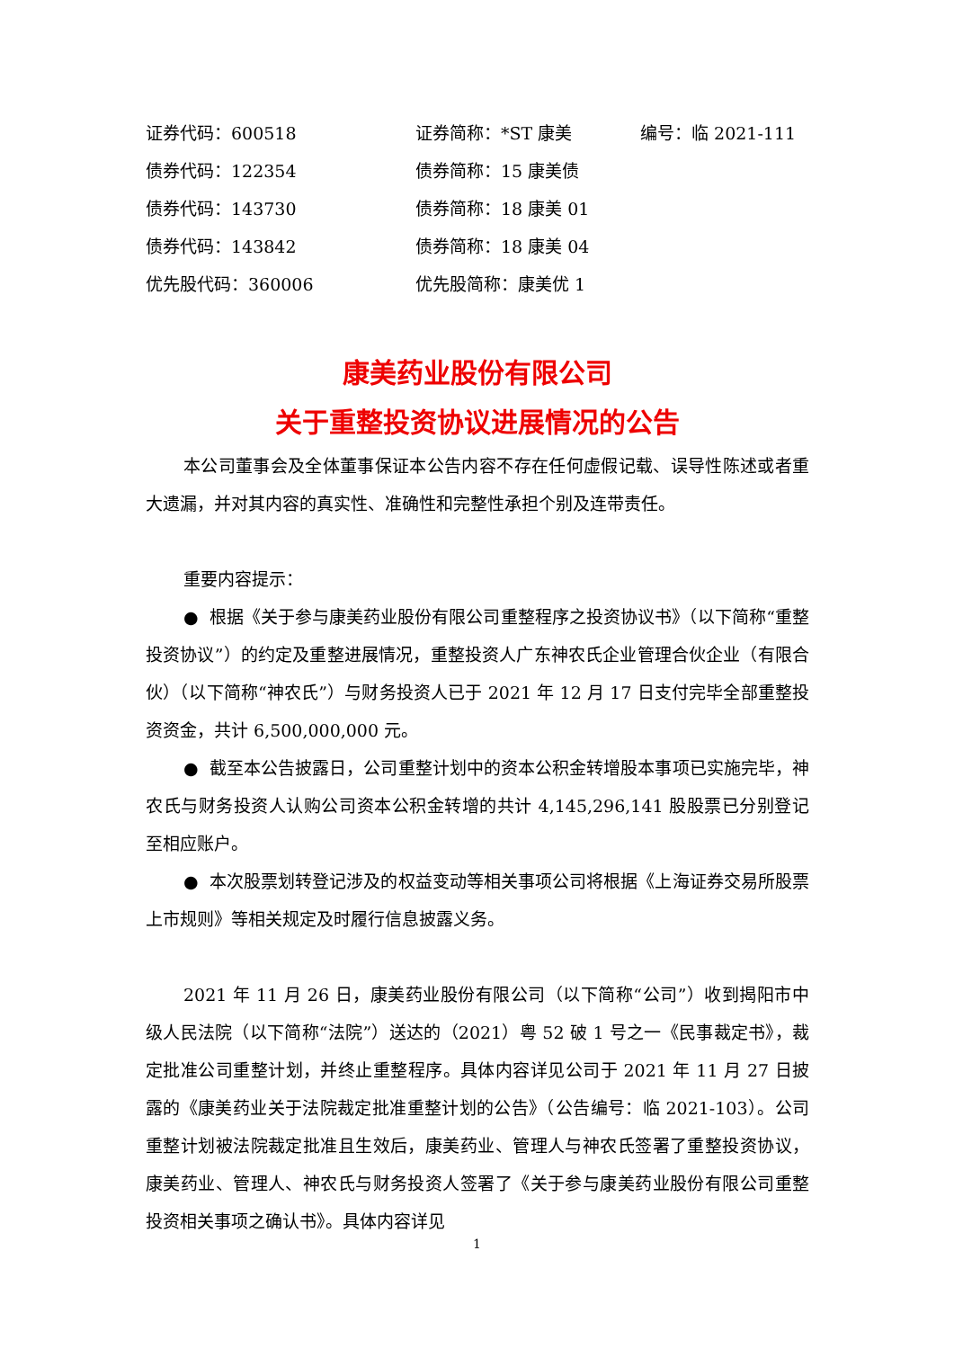| 证券代码：600518 | 证券简称：*ST 康美 | 编号：临 2021-111 |
| 债券代码：122354 | 债券简称：15 康美债 | |
| 债券代码：143730 | 债券简称：18 康美 01 | |
| 债券代码：143842 | 债券简称：18 康美 04 | |
| 优先股代码：360006 | 优先股简称：康美优 1 | |
康美药业股份有限公司
关于重整投资协议进展情况的公告
本公司董事会及全体董事保证本公告内容不存在任何虚假记载、误导性陈述或者重大遗漏，并对其内容的真实性、准确性和完整性承担个别及连带责任。
重要内容提示：
● 根据《关于参与康美药业股份有限公司重整程序之投资协议书》（以下简称“重整投资协议”）的约定及重整进展情况，重整投资人广东神农氏企业管理合伙企业（有限合伙）（以下简称“神农氏”）与财务投资人已于 2021 年 12 月 17 日支付完毕全部重整投资资金，共计 6,500,000,000 元。
● 截至本公告披露日，公司重整计划中的资本公积金转增股本事项已实施完毕，神农氏与财务投资人认购公司资本公积金转增的共计 4,145,296,141 股股票已分别登记至相应账户。
● 本次股票划转登记涉及的权益变动等相关事项公司将根据《上海证券交易所股票上市规则》等相关规定及时履行信息披露义务。
2021 年 11 月 26 日，康美药业股份有限公司（以下简称“公司”）收到揭阳市中级人民法院（以下简称“法院”）送达的（2021）粤 52 破 1 号之一《民事裁定书》，裁定批准公司重整计划，并终止重整程序。具体内容详见公司于 2021 年 11 月 27 日披露的《康美药业关于法院裁定批准重整计划的公告》（公告编号：临 2021-103）。公司重整计划被法院裁定批准且生效后，康美药业、管理人与神农氏签署了重整投资协议，康美药业、管理人、神农氏与财务投资人签署了《关于参与康美药业股份有限公司重整投资相关事项之确认书》。具体内容详见
1